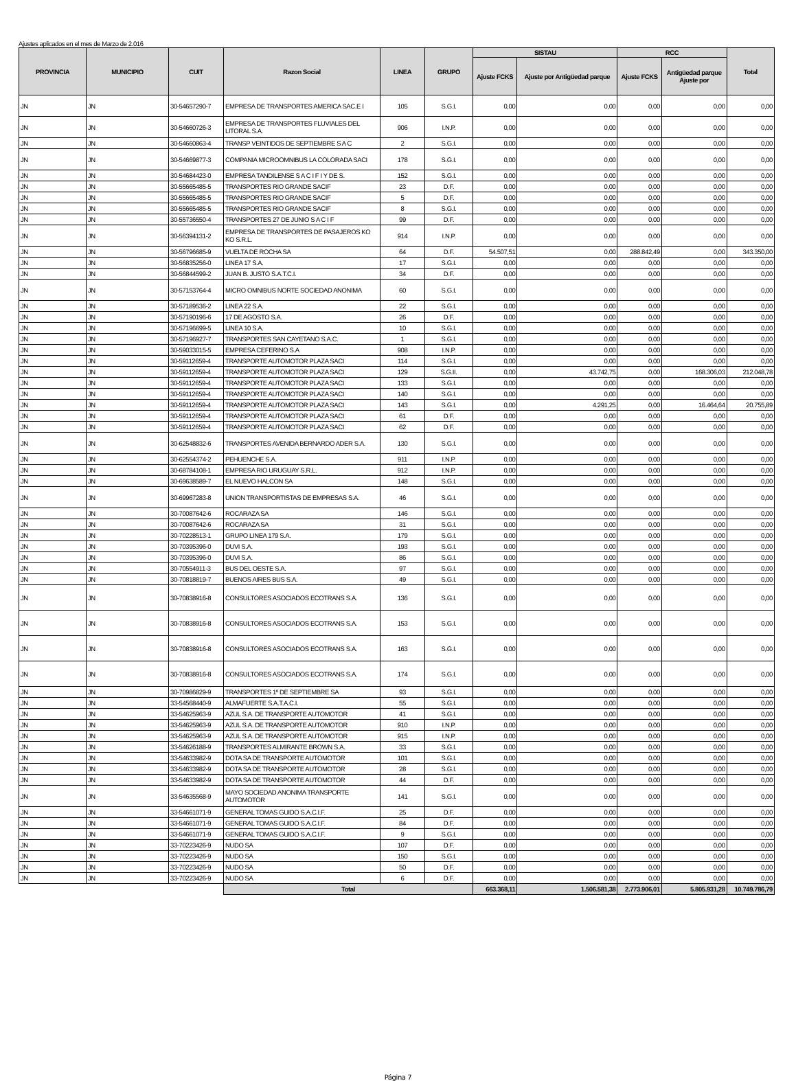Ajustes aplicados en el mes de Marzo de 2.016
| PROVINCIA | MUNICIPIO | CUIT | Razon Social | LINEA | GRUPO | SISTAU | | RCC | | Total |
| --- | --- | --- | --- | --- | --- | --- | --- | --- | --- | --- |
| | | | | | | Ajuste FCKS | Ajuste por Antigüedad parque | Ajuste FCKS | Antigüedad parque Ajuste por | |
| JN | JN | 30-54657290-7 | EMPRESA DE TRANSPORTES AMERICA SAC.E I | 105 | S.G.I. | 0,00 | 0,00 | 0,00 | 0,00 | 0,00 |
| JN | JN | 30-54660726-3 | EMPRESA DE TRANSPORTES FLUVIALES DEL LITORAL S.A. | 906 | I.N.P. | 0,00 | 0,00 | 0,00 | 0,00 | 0,00 |
| JN | JN | 30-54660863-4 | TRANSP VEINTIDOS DE SEPTIEMBRE S A C | 2 | S.G.I. | 0,00 | 0,00 | 0,00 | 0,00 | 0,00 |
| JN | JN | 30-54669877-3 | COMPANIA MICROOMNIBUS LA COLORADA SACI | 178 | S.G.I. | 0,00 | 0,00 | 0,00 | 0,00 | 0,00 |
| JN | JN | 30-54684423-0 | EMPRESA TANDILENSE S A C I F I Y DE S. | 152 | S.G.I. | 0,00 | 0,00 | 0,00 | 0,00 | 0,00 |
| JN | JN | 30-55665485-5 | TRANSPORTES RIO GRANDE SACIF | 23 | D.F. | 0,00 | 0,00 | 0,00 | 0,00 | 0,00 |
| JN | JN | 30-55665485-5 | TRANSPORTES RIO GRANDE SACIF | 5 | D.F. | 0,00 | 0,00 | 0,00 | 0,00 | 0,00 |
| JN | JN | 30-55665485-5 | TRANSPORTES RIO GRANDE SACIF | 8 | S.G.I. | 0,00 | 0,00 | 0,00 | 0,00 | 0,00 |
| JN | JN | 30-55736550-4 | TRANSPORTES 27 DE JUNIO S A C I F | 99 | D.F. | 0,00 | 0,00 | 0,00 | 0,00 | 0,00 |
| JN | JN | 30-56394131-2 | EMPRESA DE TRANSPORTES DE PASAJEROS KO KO S.R.L. | 914 | I.N.P. | 0,00 | 0,00 | 0,00 | 0,00 | 0,00 |
| JN | JN | 30-56796685-9 | VUELTA DE ROCHA SA | 64 | D.F. | 54.507,51 | 0,00 | 288.842,49 | 0,00 | 343.350,00 |
| JN | JN | 30-56835256-0 | LINEA 17 S.A. | 17 | S.G.I. | 0,00 | 0,00 | 0,00 | 0,00 | 0,00 |
| JN | JN | 30-56844599-2 | JUAN B. JUSTO S.A.T.C.I. | 34 | D.F. | 0,00 | 0,00 | 0,00 | 0,00 | 0,00 |
| JN | JN | 30-57153764-4 | MICRO OMNIBUS NORTE SOCIEDAD ANONIMA | 60 | S.G.I. | 0,00 | 0,00 | 0,00 | 0,00 | 0,00 |
| JN | JN | 30-57189536-2 | LINEA 22 S.A. | 22 | S.G.I. | 0,00 | 0,00 | 0,00 | 0,00 | 0,00 |
| JN | JN | 30-57190196-6 | 17 DE AGOSTO S.A. | 26 | D.F. | 0,00 | 0,00 | 0,00 | 0,00 | 0,00 |
| JN | JN | 30-57196699-5 | LINEA 10 S.A. | 10 | S.G.I. | 0,00 | 0,00 | 0,00 | 0,00 | 0,00 |
| JN | JN | 30-57196927-7 | TRANSPORTES SAN CAYETANO S.A.C. | 1 | S.G.I. | 0,00 | 0,00 | 0,00 | 0,00 | 0,00 |
| JN | JN | 30-59033015-5 | EMPRESA CEFERINO S.A | 908 | I.N.P. | 0,00 | 0,00 | 0,00 | 0,00 | 0,00 |
| JN | JN | 30-59112659-4 | TRANSPORTE AUTOMOTOR PLAZA SACI | 114 | S.G.I. | 0,00 | 0,00 | 0,00 | 0,00 | 0,00 |
| JN | JN | 30-59112659-4 | TRANSPORTE AUTOMOTOR PLAZA SACI | 129 | S.G.II. | 0,00 | 43.742,75 | 0,00 | 168.306,03 | 212.048,78 |
| JN | JN | 30-59112659-4 | TRANSPORTE AUTOMOTOR PLAZA SACI | 133 | S.G.I. | 0,00 | 0,00 | 0,00 | 0,00 | 0,00 |
| JN | JN | 30-59112659-4 | TRANSPORTE AUTOMOTOR PLAZA SACI | 140 | S.G.I. | 0,00 | 0,00 | 0,00 | 0,00 | 0,00 |
| JN | JN | 30-59112659-4 | TRANSPORTE AUTOMOTOR PLAZA SACI | 143 | S.G.I. | 0,00 | 4.291,25 | 0,00 | 16.464,64 | 20.755,89 |
| JN | JN | 30-59112659-4 | TRANSPORTE AUTOMOTOR PLAZA SACI | 61 | D.F. | 0,00 | 0,00 | 0,00 | 0,00 | 0,00 |
| JN | JN | 30-59112659-4 | TRANSPORTE AUTOMOTOR PLAZA SACI | 62 | D.F. | 0,00 | 0,00 | 0,00 | 0,00 | 0,00 |
| JN | JN | 30-62548832-6 | TRANSPORTES AVENIDA BERNARDO ADER S.A. | 130 | S.G.I. | 0,00 | 0,00 | 0,00 | 0,00 | 0,00 |
| JN | JN | 30-62554374-2 | PEHUENCHE S.A. | 911 | I.N.P. | 0,00 | 0,00 | 0,00 | 0,00 | 0,00 |
| JN | JN | 30-68784108-1 | EMPRESA RIO URUGUAY S.R.L. | 912 | I.N.P. | 0,00 | 0,00 | 0,00 | 0,00 | 0,00 |
| JN | JN | 30-69638589-7 | EL NUEVO HALCON SA | 148 | S.G.I. | 0,00 | 0,00 | 0,00 | 0,00 | 0,00 |
| JN | JN | 30-69967283-8 | UNION TRANSPORTISTAS DE EMPRESAS S.A. | 46 | S.G.I. | 0,00 | 0,00 | 0,00 | 0,00 | 0,00 |
| JN | JN | 30-70087642-6 | ROCARAZA SA | 146 | S.G.I. | 0,00 | 0,00 | 0,00 | 0,00 | 0,00 |
| JN | JN | 30-70087642-6 | ROCARAZA SA | 31 | S.G.I. | 0,00 | 0,00 | 0,00 | 0,00 | 0,00 |
| JN | JN | 30-70228513-1 | GRUPO LINEA 179 S.A. | 179 | S.G.I. | 0,00 | 0,00 | 0,00 | 0,00 | 0,00 |
| JN | JN | 30-70395396-0 | DUVI S.A. | 193 | S.G.I. | 0,00 | 0,00 | 0,00 | 0,00 | 0,00 |
| JN | JN | 30-70395396-0 | DUVI S.A. | 86 | S.G.I. | 0,00 | 0,00 | 0,00 | 0,00 | 0,00 |
| JN | JN | 30-70554911-3 | BUS DEL OESTE S.A. | 97 | S.G.I. | 0,00 | 0,00 | 0,00 | 0,00 | 0,00 |
| JN | JN | 30-70818819-7 | BUENOS AIRES BUS S.A. | 49 | S.G.I. | 0,00 | 0,00 | 0,00 | 0,00 | 0,00 |
| JN | JN | 30-70838916-8 | CONSULTORES ASOCIADOS ECOTRANS S.A. | 136 | S.G.I. | 0,00 | 0,00 | 0,00 | 0,00 | 0,00 |
| JN | JN | 30-70838916-8 | CONSULTORES ASOCIADOS ECOTRANS S.A. | 153 | S.G.I. | 0,00 | 0,00 | 0,00 | 0,00 | 0,00 |
| JN | JN | 30-70838916-8 | CONSULTORES ASOCIADOS ECOTRANS S.A. | 163 | S.G.I. | 0,00 | 0,00 | 0,00 | 0,00 | 0,00 |
| JN | JN | 30-70838916-8 | CONSULTORES ASOCIADOS ECOTRANS S.A. | 174 | S.G.I. | 0,00 | 0,00 | 0,00 | 0,00 | 0,00 |
| JN | JN | 30-70986829-9 | TRANSPORTES 1º DE SEPTIEMBRE SA | 93 | S.G.I. | 0,00 | 0,00 | 0,00 | 0,00 | 0,00 |
| JN | JN | 33-54568440-9 | ALMAFUERTE S.A.T.A.C.I. | 55 | S.G.I. | 0,00 | 0,00 | 0,00 | 0,00 | 0,00 |
| JN | JN | 33-54625963-9 | AZUL S.A. DE TRANSPORTE AUTOMOTOR | 41 | S.G.I. | 0,00 | 0,00 | 0,00 | 0,00 | 0,00 |
| JN | JN | 33-54625963-9 | AZUL S.A. DE TRANSPORTE AUTOMOTOR | 910 | I.N.P. | 0,00 | 0,00 | 0,00 | 0,00 | 0,00 |
| JN | JN | 33-54625963-9 | AZUL S.A. DE TRANSPORTE AUTOMOTOR | 915 | I.N.P. | 0,00 | 0,00 | 0,00 | 0,00 | 0,00 |
| JN | JN | 33-54626188-9 | TRANSPORTES ALMIRANTE BROWN S.A. | 33 | S.G.I. | 0,00 | 0,00 | 0,00 | 0,00 | 0,00 |
| JN | JN | 33-54633982-9 | DOTA SA DE TRANSPORTE AUTOMOTOR | 101 | S.G.I. | 0,00 | 0,00 | 0,00 | 0,00 | 0,00 |
| JN | JN | 33-54633982-9 | DOTA SA DE TRANSPORTE AUTOMOTOR | 28 | S.G.I. | 0,00 | 0,00 | 0,00 | 0,00 | 0,00 |
| JN | JN | 33-54633982-9 | DOTA SA DE TRANSPORTE AUTOMOTOR | 44 | D.F. | 0,00 | 0,00 | 0,00 | 0,00 | 0,00 |
| JN | JN | 33-54635568-9 | MAYO SOCIEDAD ANONIMA TRANSPORTE AUTOMOTOR | 141 | S.G.I. | 0,00 | 0,00 | 0,00 | 0,00 | 0,00 |
| JN | JN | 33-54661071-9 | GENERAL TOMAS GUIDO S.A.C.I.F. | 25 | D.F. | 0,00 | 0,00 | 0,00 | 0,00 | 0,00 |
| JN | JN | 33-54661071-9 | GENERAL TOMAS GUIDO S.A.C.I.F. | 84 | D.F. | 0,00 | 0,00 | 0,00 | 0,00 | 0,00 |
| JN | JN | 33-54661071-9 | GENERAL TOMAS GUIDO S.A.C.I.F. | 9 | S.G.I. | 0,00 | 0,00 | 0,00 | 0,00 | 0,00 |
| JN | JN | 33-70223426-9 | NUDO SA | 107 | D.F. | 0,00 | 0,00 | 0,00 | 0,00 | 0,00 |
| JN | JN | 33-70223426-9 | NUDO SA | 150 | S.G.I. | 0,00 | 0,00 | 0,00 | 0,00 | 0,00 |
| JN | JN | 33-70223426-9 | NUDO SA | 50 | D.F. | 0,00 | 0,00 | 0,00 | 0,00 | 0,00 |
| JN | JN | 33-70223426-9 | NUDO SA | 6 | D.F. | 0,00 | 0,00 | 0,00 | 0,00 | 0,00 |
| | | | Total | | | 663.368,11 | 1.506.581,38 | 2.773.906,01 | 5.805.931,28 | 10.749.786,79 |
Página 7